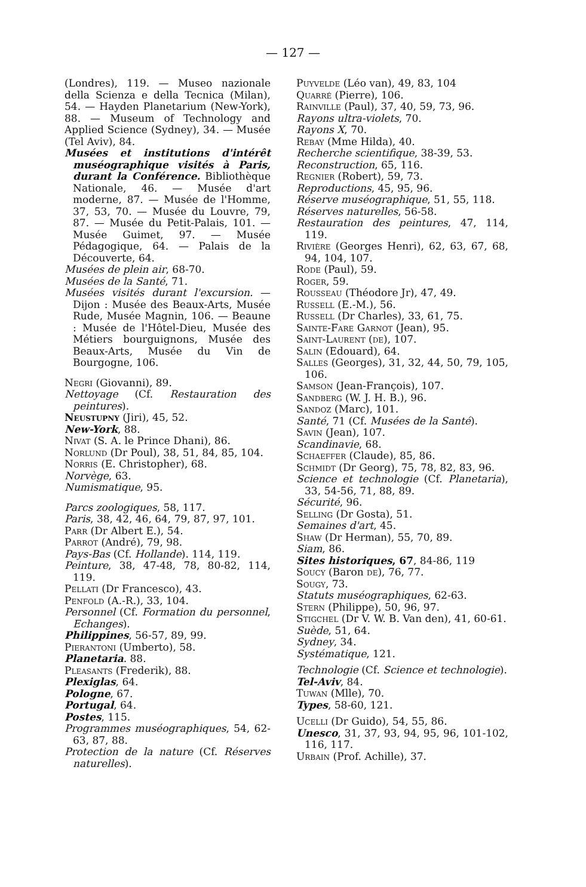— 127 —
(Londres), 119. — Museo nazionale della Scienza e della Tecnica (Milan), 54. — Hayden Planetarium (New-York), 88. — Museum of Technology and Applied Science (Sydney), 34. — Musée (Tel Aviv), 84.
Musées et institutions d'intérêt muséographique visités à Paris, durant la Conférence. Bibliothèque Nationale, 46. — Musée d'art moderne, 87. — Musée de l'Homme, 37, 53, 70. — Musée du Louvre, 79, 87. — Musée du Petit-Palais, 101. — Musée Guimet, 97. — Musée Pédagogique, 64. — Palais de la Découverte, 64.
Musées de plein air, 68-70.
Musées de la Santé, 71.
Musées visités durant l'excursion. — Dijon : Musée des Beaux-Arts, Musée Rude, Musée Magnin, 106. — Beaune : Musée de l'Hôtel-Dieu, Musée des Métiers bourguignons, Musée des Beaux-Arts, Musée du Vin de Bourgogne, 106.
Negri (Giovanni), 89.
Nettoyage (Cf. Restauration des peintures).
Neustupny (Jiri), 45, 52.
New-York, 88.
Nivat (S. A. le Prince Dhani), 86.
Norlund (Dr Poul), 38, 51, 84, 85, 104.
Norris (E. Christopher), 68.
Norvège, 63.
Numismatique, 95.
Parcs zoologiques, 58, 117.
Paris, 38, 42, 46, 64, 79, 87, 97, 101.
Parr (Dr Albert E.), 54.
Parrot (André), 79, 98.
Pays-Bas (Cf. Hollande). 114, 119.
Peinture, 38, 47-48, 78, 80-82, 114, 119.
Pellati (Dr Francesco), 43.
Penfold (A.-R.), 33, 104.
Personnel (Cf. Formation du personnel, Echanges).
Philippines, 56-57, 89, 99.
Pierantoni (Umberto), 58.
Planetaria. 88.
Pleasants (Frederik), 88.
Plexiglas, 64.
Pologne, 67.
Portugal, 64.
Postes, 115.
Programmes muséographiques, 54, 62-63, 87, 88.
Protection de la nature (Cf. Réserves naturelles).
Puyvelde (Léo van), 49, 83, 104
Quarré (Pierre), 106.
Rainville (Paul), 37, 40, 59, 73, 96.
Rayons ultra-violets, 70.
Rayons X, 70.
Rebay (Mme Hilda), 40.
Recherche scientifique, 38-39, 53.
Reconstruction, 65, 116.
Regnier (Robert), 59, 73.
Reproductions, 45, 95, 96.
Réserve muséographique, 51, 55, 118.
Réserves naturelles, 56-58.
Restauration des peintures, 47, 114, 119.
Rivière (Georges Henri), 62, 63, 67, 68, 94, 104, 107.
Rode (Paul), 59.
Roger, 59.
Rousseau (Théodore Jr), 47, 49.
Russell (E.-M.), 56.
Russell (Dr Charles), 33, 61, 75.
Sainte-Fare Garnot (Jean), 95.
Saint-Laurent (de), 107.
Salin (Edouard), 64.
Salles (Georges), 31, 32, 44, 50, 79, 105, 106.
Samson (Jean-François), 107.
Sandberg (W. J. H. B.), 96.
Sandoz (Marc), 101.
Santé, 71 (Cf. Musées de la Santé).
Savin (Jean), 107.
Scandinavie, 68.
Schaeffer (Claude), 85, 86.
Schmidt (Dr Georg), 75, 78, 82, 83, 96.
Science et technologie (Cf. Planetaria), 33, 54-56, 71, 88, 89.
Sécurité, 96.
Selling (Dr Gosta), 51.
Semaines d'art, 45.
Shaw (Dr Herman), 55, 70, 89.
Siam, 86.
Sites historiques, 67, 84-86, 119
Soucy (Baron de), 76, 77.
Sougy, 73.
Statuts muséographiques, 62-63.
Stern (Philippe), 50, 96, 97.
Stigchel (Dr V. W. B. Van den), 41, 60-61.
Suède, 51, 64.
Sydney, 34.
Systématique, 121.
Technologie (Cf. Science et technologie).
Tel-Aviv, 84.
Tuwan (Mlle), 70.
Types, 58-60, 121.
Ucelli (Dr Guido), 54, 55, 86.
Unesco, 31, 37, 93, 94, 95, 96, 101-102, 116, 117.
Urbain (Prof. Achille), 37.